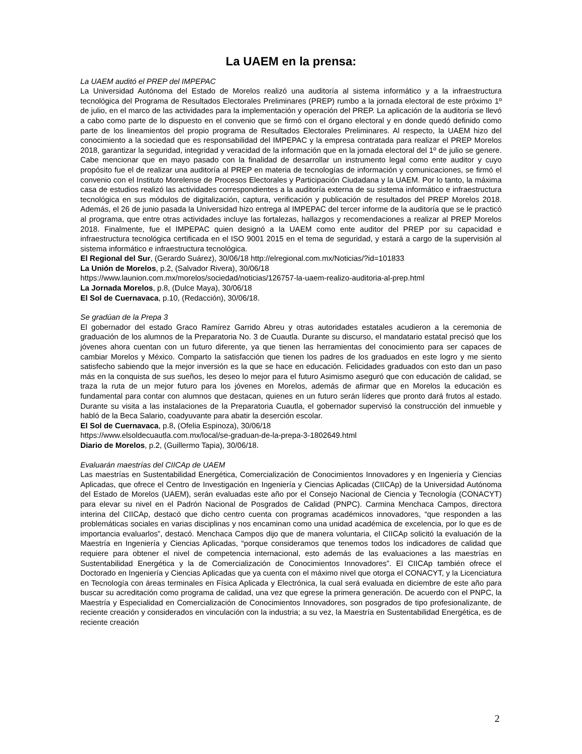La UAEM en la prensa:
La UAEM auditó el PREP del IMPEPAC
La Universidad Autónoma del Estado de Morelos realizó una auditoría al sistema informático y a la infraestructura tecnológica del Programa de Resultados Electorales Preliminares (PREP) rumbo a la jornada electoral de este próximo 1º de julio, en el marco de las actividades para la implementación y operación del PREP. La aplicación de la auditoría se llevó a cabo como parte de lo dispuesto en el convenio que se firmó con el órgano electoral y en donde quedó definido como parte de los lineamientos del propio programa de Resultados Electorales Preliminares. Al respecto, la UAEM hizo del conocimiento a la sociedad que es responsabilidad del IMPEPAC y la empresa contratada para realizar el PREP Morelos 2018, garantizar la seguridad, integridad y veracidad de la información que en la jornada electoral del 1º de julio se genere. Cabe mencionar que en mayo pasado con la finalidad de desarrollar un instrumento legal como ente auditor y cuyo propósito fue el de realizar una auditoría al PREP en materia de tecnologías de información y comunicaciones, se firmó el convenio con el Instituto Morelense de Procesos Electorales y Participación Ciudadana y la UAEM. Por lo tanto, la máxima casa de estudios realizó las actividades correspondientes a la auditoría externa de su sistema informático e infraestructura tecnológica en sus módulos de digitalización, captura, verificación y publicación de resultados del PREP Morelos 2018. Además, el 26 de junio pasada la Universidad hizo entrega al IMPEPAC del tercer informe de la auditoría que se le practicó al programa, que entre otras actividades incluye las fortalezas, hallazgos y recomendaciones a realizar al PREP Morelos 2018. Finalmente, fue el IMPEPAC quien designó a la UAEM como ente auditor del PREP por su capacidad e infraestructura tecnológica certificada en el ISO 9001 2015 en el tema de seguridad, y estará a cargo de la supervisión al sistema informático e infraestructura tecnológica.
El Regional del Sur, (Gerardo Suárez), 30/06/18 http://elregional.com.mx/Noticias/?id=101833
La Unión de Morelos, p.2, (Salvador Rivera), 30/06/18
https://www.launion.com.mx/morelos/sociedad/noticias/126757-la-uaem-realizo-auditoria-al-prep.html
La Jornada Morelos, p.8, (Dulce Maya), 30/06/18
El Sol de Cuernavaca, p.10, (Redacción), 30/06/18.
Se gradúan de la Prepa 3
El gobernador del estado Graco Ramírez Garrido Abreu y otras autoridades estatales acudieron a la ceremonia de graduación de los alumnos de la Preparatoria No. 3 de Cuautla. Durante su discurso, el mandatario estatal precisó que los jóvenes ahora cuentan con un futuro diferente, ya que tienen las herramientas del conocimiento para ser capaces de cambiar Morelos y México. Comparto la satisfacción que tienen los padres de los graduados en este logro y me siento satisfecho sabiendo que la mejor inversión es la que se hace en educación. Felicidades graduados con esto dan un paso más en la conquista de sus sueños, les deseo lo mejor para el futuro Asimismo aseguró que con educación de calidad, se traza la ruta de un mejor futuro para los jóvenes en Morelos, además de afirmar que en Morelos la educación es fundamental para contar con alumnos que destacan, quienes en un futuro serán líderes que pronto dará frutos al estado. Durante su visita a las instalaciones de la Preparatoria Cuautla, el gobernador supervisó la construcción del inmueble y habló de la Beca Salario, coadyuvante para abatir la deserción escolar.
El Sol de Cuernavaca, p.8, (Ofelia Espinoza), 30/06/18
https://www.elsoldecuautla.com.mx/local/se-graduan-de-la-prepa-3-1802649.html
Diario de Morelos, p.2, (Guillermo Tapia), 30/06/18.
Evaluarán maestrías del CIICAp de UAEM
Las maestrías en Sustentabilidad Energética, Comercialización de Conocimientos Innovadores y en Ingeniería y Ciencias Aplicadas, que ofrece el Centro de Investigación en Ingeniería y Ciencias Aplicadas (CIICAp) de la Universidad Autónoma del Estado de Morelos (UAEM), serán evaluadas este año por el Consejo Nacional de Ciencia y Tecnología (CONACYT) para elevar su nivel en el Padrón Nacional de Posgrados de Calidad (PNPC). Carmina Menchaca Campos, directora interina del CIICAp, destacó que dicho centro cuenta con programas académicos innovadores, “que responden a las problemáticas sociales en varias disciplinas y nos encaminan como una unidad académica de excelencia, por lo que es de importancia evaluarlos”, destacó. Menchaca Campos dijo que de manera voluntaria, el CIICAp solicitó la evaluación de la Maestría en Ingeniería y Ciencias Aplicadas, “porque consideramos que tenemos todos los indicadores de calidad que requiere para obtener el nivel de competencia internacional, esto además de las evaluaciones a las maestrías en Sustentabilidad Energética y la de Comercialización de Conocimientos Innovadores”. El CIICAp también ofrece el Doctorado en Ingeniería y Ciencias Aplicadas que ya cuenta con el máximo nivel que otorga el CONACYT, y la Licenciatura en Tecnología con áreas terminales en Física Aplicada y Electrónica, la cual será evaluada en diciembre de este año para buscar su acreditación como programa de calidad, una vez que egrese la primera generación. De acuerdo con el PNPC, la Maestría y Especialidad en Comercialización de Conocimientos Innovadores, son posgrados de tipo profesionalizante, de reciente creación y considerados en vinculación con la industria; a su vez, la Maestría en Sustentabilidad Energética, es de reciente creación
2